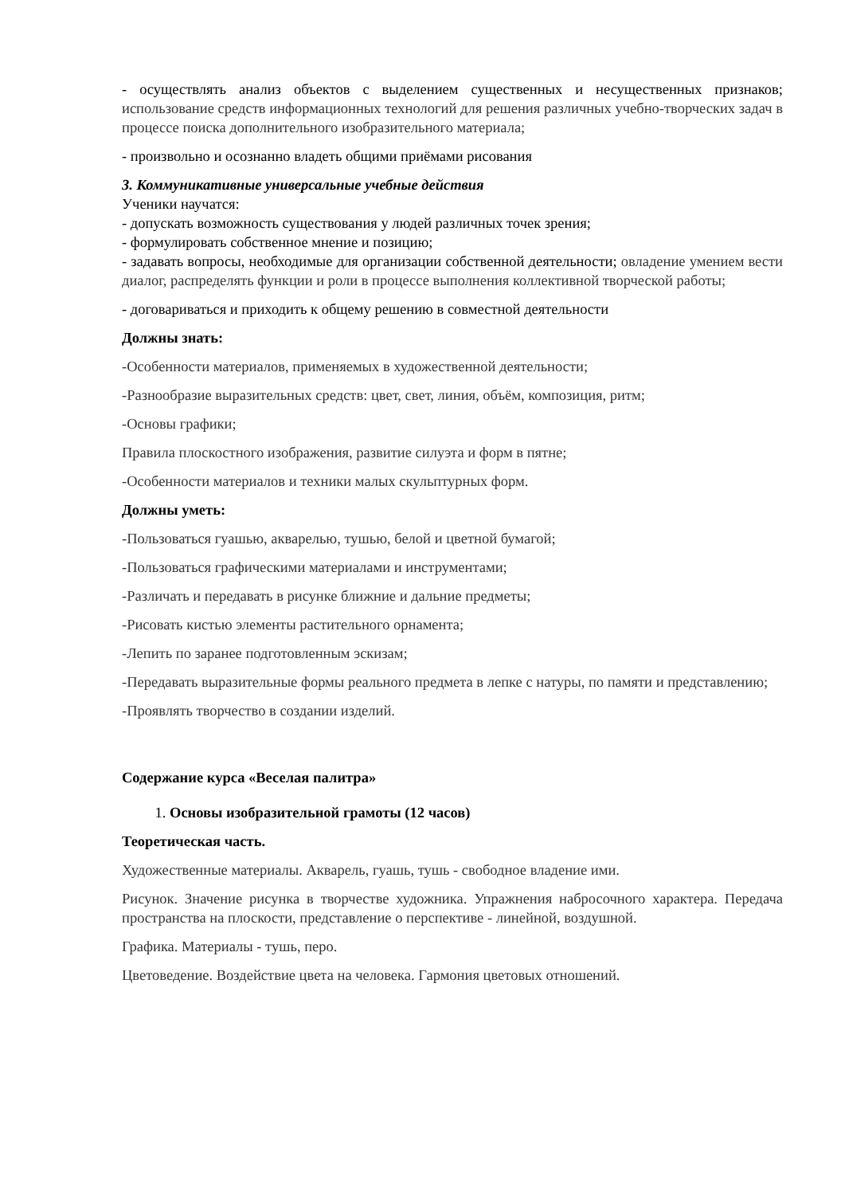- осуществлять анализ объектов с выделением существенных и несущественных признаков; использование средств информационных технологий для решения различных учебно-творческих задач в процессе поиска дополнительного изобразительного материала;
- произвольно и осознанно владеть общими приёмами рисования
3. Коммуникативные универсальные учебные действия
Ученики научатся:
- допускать возможность существования у людей различных точек зрения;
- формулировать собственное мнение и позицию;
- задавать вопросы, необходимые для организации собственной деятельности; овладение умением вести диалог, распределять функции и роли в процессе выполнения коллективной творческой работы;
- договариваться и приходить к общему решению в совместной деятельности
Должны знать:
-Особенности материалов, применяемых в художественной деятельности;
-Разнообразие выразительных средств: цвет, свет, линия, объём, композиция, ритм;
-Основы графики;
Правила плоскостного изображения, развитие силуэта и форм в пятне;
-Особенности материалов и техники малых скульптурных форм.
Должны уметь:
-Пользоваться гуашью, акварелью, тушью, белой и цветной бумагой;
-Пользоваться графическими материалами и инструментами;
-Различать и передавать в рисунке ближние и дальние предметы;
-Рисовать кистью элементы растительного орнамента;
-Лепить по заранее подготовленным эскизам;
-Передавать выразительные формы реального предмета в лепке с натуры, по памяти и представлению;
-Проявлять творчество в создании изделий.
Содержание курса «Веселая палитра»
1. Основы изобразительной грамоты (12 часов)
Теоретическая часть.
Художественные материалы. Акварель, гуашь, тушь - свободное владение ими.
Рисунок. Значение рисунка в творчестве художника. Упражнения набросочного характера. Передача пространства на плоскости, представление о перспективе - линейной, воздушной.
Графика. Материалы - тушь, перо.
Цветоведение. Воздействие цвета на человека. Гармония цветовых отношений.